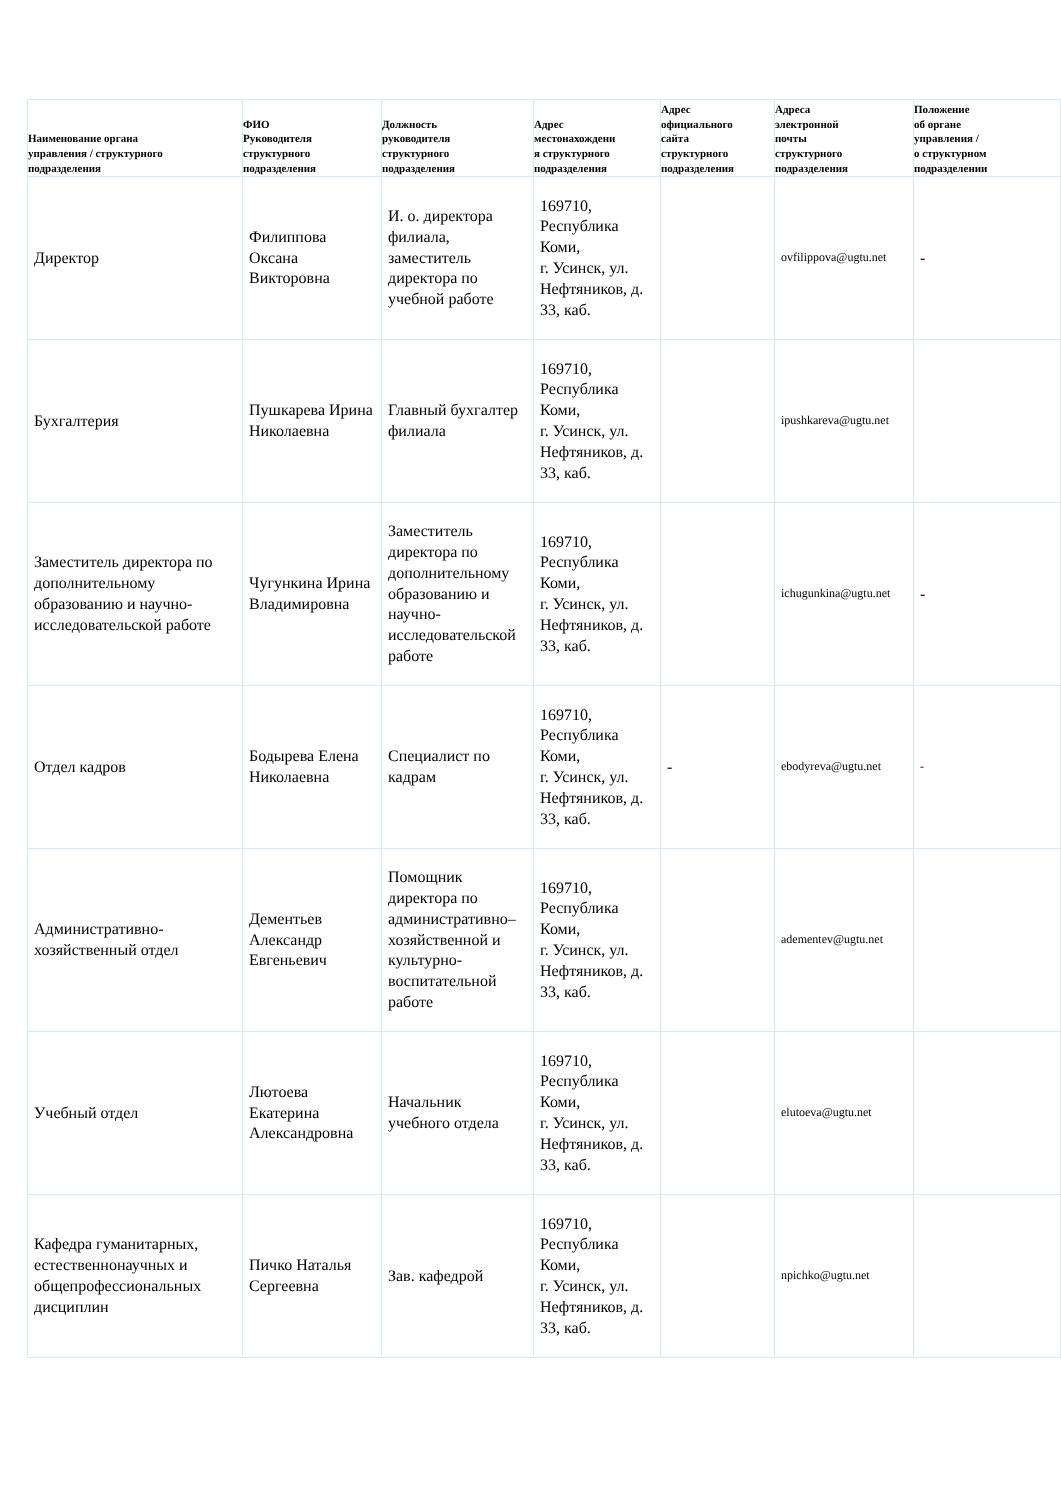| Наименование органа управления / структурного подразделения | ФИО Руководителя структурного подразделения | Должность руководителя структурного подразделения | Адрес местонахождени я структурного подразделения | Адрес официального сайта структурного подразделения | Адреса электронной почты структурного подразделения | Положение об органе управления / о структурном подразделении |
| --- | --- | --- | --- | --- | --- | --- |
| Директор | Филиппова Оксана Викторовна | И. о. директора филиала, заместитель директора по учебной работе | 169710, Республика Коми, г. Усинск, ул. Нефтяников, д. 33, каб. | | ovfilippova@ugtu.net | - |
| Бухгалтерия | Пушкарева Ирина Николаевна | Главный бухгалтер филиала | 169710, Республика Коми, г. Усинск, ул. Нефтяников, д. 33, каб. | | ipushkareva@ugtu.net | |
| Заместитель директора по дополнительному образованию и научно-исследовательской работе | Чугункина Ирина Владимировна | Заместитель директора по дополнительному образованию и научно-исследовательской работе | 169710, Республика Коми, г. Усинск, ул. Нефтяников, д. 33, каб. | | ichugunkina@ugtu.net | - |
| Отдел кадров | Бодырева Елена Николаевна | Специалист по кадрам | 169710, Республика Коми, г. Усинск, ул. Нефтяников, д. 33, каб. | - | ebodyreva@ugtu.net | - |
| Административно-хозяйственный отдел | Дементьев Александр Евгеньевич | Помощник директора по административно–хозяйственной и культурно-воспитательной работе | 169710, Республика Коми, г. Усинск, ул. Нефтяников, д. 33, каб. | | adementev@ugtu.net | |
| Учебный отдел | Лютоева Екатерина Александровна | Начальник учебного отдела | 169710, Республика Коми, г. Усинск, ул. Нефтяников, д. 33, каб. | | elutoeva@ugtu.net | |
| Кафедра гуманитарных, естественнонаучных и общепрофессиональных дисциплин | Пичко Наталья Сергеевна | Зав. кафедрой | 169710, Республика Коми, г. Усинск, ул. Нефтяников, д. 33, каб. | | npichko@ugtu.net | |